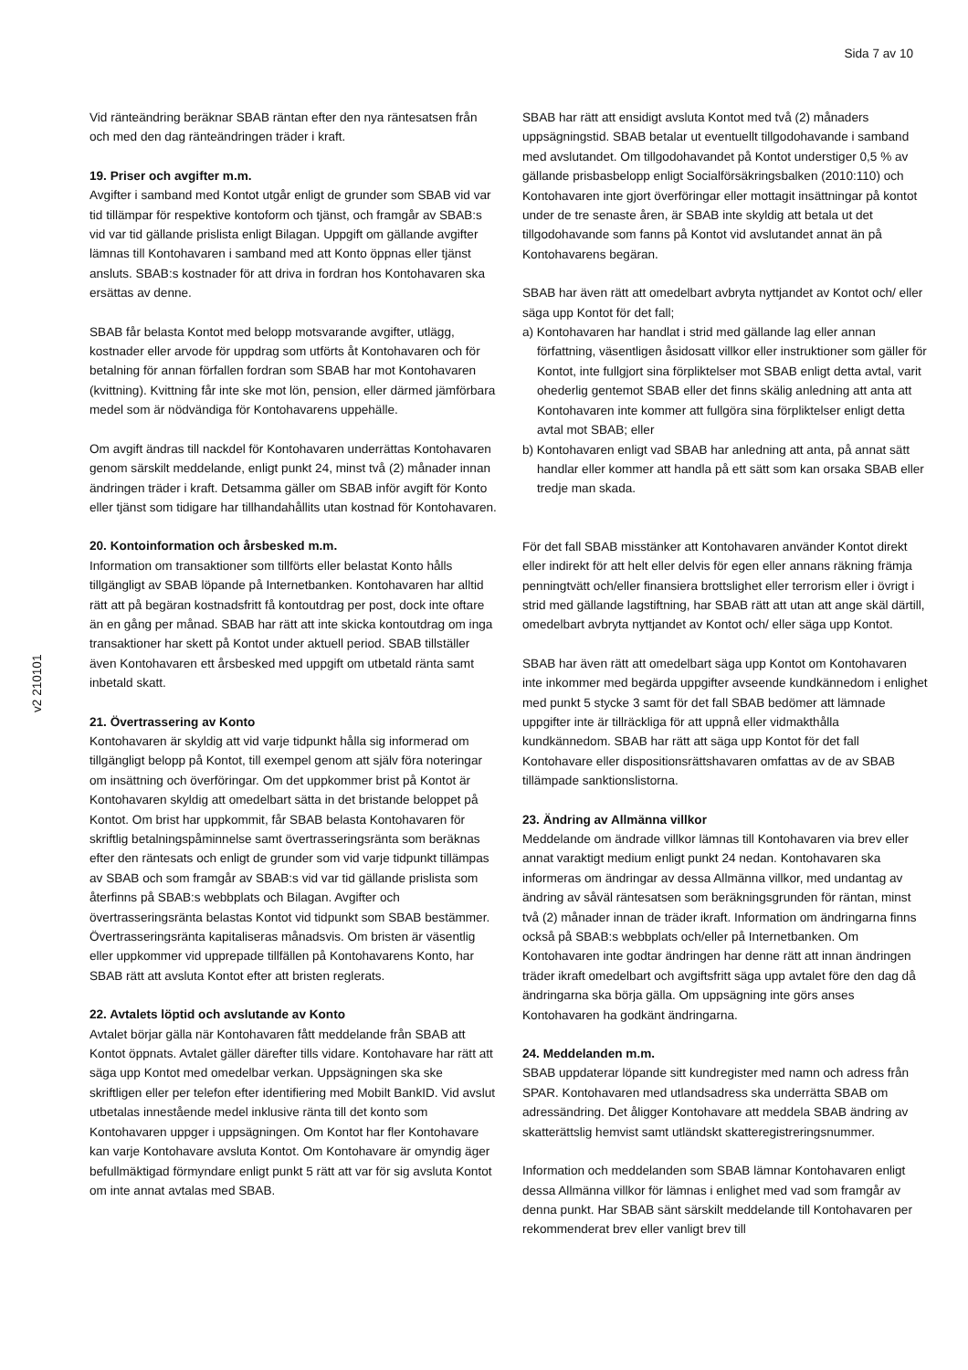Sida 7 av 10
v2 210101
Vid ränteändring beräknar SBAB räntan efter den nya räntesatsen från och med den dag ränteändringen träder i kraft.
19. Priser och avgifter m.m.
Avgifter i samband med Kontot utgår enligt de grunder som SBAB vid var tid tillämpar för respektive kontoform och tjänst, och framgår av SBAB:s vid var tid gällande prislista enligt Bilagan. Uppgift om gällande avgifter lämnas till Kontohavaren i samband med att Konto öppnas eller tjänst ansluts. SBAB:s kostnader för att driva in fordran hos Kontohavaren ska ersättas av denne.
SBAB får belasta Kontot med belopp motsvarande avgifter, utlägg, kostnader eller arvode för uppdrag som utförts åt Kontohavaren och för betalning för annan förfallen fordran som SBAB har mot Kontohavaren (kvittning). Kvittning får inte ske mot lön, pension, eller därmed jämförbara medel som är nödvändiga för Kontohavarens uppehälle.
Om avgift ändras till nackdel för Kontohavaren underrättas Kontohavaren genom särskilt meddelande, enligt punkt 24, minst två (2) månader innan ändringen träder i kraft. Detsamma gäller om SBAB inför avgift för Konto eller tjänst som tidigare har tillhandahållits utan kostnad för Kontohavaren.
20. Kontoinformation och årsbesked m.m.
Information om transaktioner som tillförts eller belastat Konto hålls tillgängligt av SBAB löpande på Internetbanken. Kontohavaren har alltid rätt att på begäran kostnadsfritt få kontoutdrag per post, dock inte oftare än en gång per månad. SBAB har rätt att inte skicka kontoutdrag om inga transaktioner har skett på Kontot under aktuell period. SBAB tillställer även Kontohavaren ett årsbesked med uppgift om utbetald ränta samt inbetald skatt.
21. Övertrassering av Konto
Kontohavaren är skyldig att vid varje tidpunkt hålla sig informerad om tillgängligt belopp på Kontot, till exempel genom att själv föra noteringar om insättning och överföringar. Om det uppkommer brist på Kontot är Kontohavaren skyldig att omedelbart sätta in det bristande beloppet på Kontot. Om brist har uppkommit, får SBAB belasta Kontohavaren för skriftlig betalningspåminnelse samt övertrasseringsränta som beräknas efter den räntesats och enligt de grunder som vid varje tidpunkt tillämpas av SBAB och som framgår av SBAB:s vid var tid gällande prislista som återfinns på SBAB:s webbplats och Bilagan. Avgifter och övertrasseringsränta belastas Kontot vid tidpunkt som SBAB bestämmer. Övertrasseringsränta kapitaliseras månadsvis. Om bristen är väsentlig eller uppkommer vid upprepade tillfällen på Kontohavarens Konto, har SBAB rätt att avsluta Kontot efter att bristen reglerats.
22. Avtalets löptid och avslutande av Konto
Avtalet börjar gälla när Kontohavaren fått meddelande från SBAB att Kontot öppnats. Avtalet gäller därefter tills vidare. Kontohavare har rätt att säga upp Kontot med omedelbar verkan. Uppsägningen ska ske skriftligen eller per telefon efter identifiering med Mobilt BankID. Vid avslut utbetalas innestående medel inklusive ränta till det konto som Kontohavaren uppger i uppsägningen. Om Kontot har fler Kontohavare kan varje Kontohavare avsluta Kontot. Om Kontohavare är omyndig äger befullmäktigad förmyndare enligt punkt 5 rätt att var för sig avsluta Kontot om inte annat avtalas med SBAB.
SBAB har rätt att ensidigt avsluta Kontot med två (2) månaders uppsägningstid. SBAB betalar ut eventuellt tillgodohavande i samband med avslutandet. Om tillgodohavandet på Kontot understiger 0,5 % av gällande prisbasbelopp enligt Socialförsäkringsbalken (2010:110) och Kontohavaren inte gjort överföringar eller mottagit insättningar på kontot under de tre senaste åren, är SBAB inte skyldig att betala ut det tillgodohavande som fanns på Kontot vid avslutandet annat än på Kontohavarens begäran.
SBAB har även rätt att omedelbart avbryta nyttjandet av Kontot och/ eller säga upp Kontot för det fall;
a) Kontohavaren har handlat i strid med gällande lag eller annan författning, väsentligen åsidosatt villkor eller instruktioner som gäller för Kontot, inte fullgjort sina förpliktelser mot SBAB enligt detta avtal, varit ohederlig gentemot SBAB eller det finns skälig anledning att anta att Kontohavaren inte kommer att fullgöra sina förpliktelser enligt detta avtal mot SBAB; eller
b) Kontohavaren enligt vad SBAB har anledning att anta, på annat sätt handlar eller kommer att handla på ett sätt som kan orsaka SBAB eller tredje man skada.
För det fall SBAB misstänker att Kontohavaren använder Kontot direkt eller indirekt för att helt eller delvis för egen eller annans räkning främja penningtvätt och/eller finansiera brottslighet eller terrorism eller i övrigt i strid med gällande lagstiftning, har SBAB rätt att utan att ange skäl därtill, omedelbart avbryta nyttjandet av Kontot och/ eller säga upp Kontot.
SBAB har även rätt att omedelbart säga upp Kontot om Kontohavaren inte inkommer med begärda uppgifter avseende kundkännedom i enlighet med punkt 5 stycke 3 samt för det fall SBAB bedömer att lämnade uppgifter inte är tillräckliga för att uppnå eller vidmakthålla kundkännedom. SBAB har rätt att säga upp Kontot för det fall Kontohavare eller dispositionsrättshavaren omfattas av de av SBAB tillämpade sanktionslistorna.
23. Ändring av Allmänna villkor
Meddelande om ändrade villkor lämnas till Kontohavaren via brev eller annat varaktigt medium enligt punkt 24 nedan. Kontohavaren ska informeras om ändringar av dessa Allmänna villkor, med undantag av ändring av såväl räntesatsen som beräkningsgrunden för räntan, minst två (2) månader innan de träder ikraft. Information om ändringarna finns också på SBAB:s webbplats och/eller på Internetbanken. Om Kontohavaren inte godtar ändringen har denne rätt att innan ändringen träder ikraft omedelbart och avgiftsfritt säga upp avtalet före den dag då ändringarna ska börja gälla. Om uppsägning inte görs anses Kontohavaren ha godkänt ändringarna.
24. Meddelanden m.m.
SBAB uppdaterar löpande sitt kundregister med namn och adress från SPAR. Kontohavaren med utlandsadress ska underrätta SBAB om adressändring. Det åligger Kontohavare att meddela SBAB ändring av skatterättslig hemvist samt utländskt skatteregistreringsnummer.
Information och meddelanden som SBAB lämnar Kontohavaren enligt dessa Allmänna villkor för lämnas i enlighet med vad som framgår av denna punkt. Har SBAB sänt särskilt meddelande till Kontohavaren per rekommenderat brev eller vanligt brev till